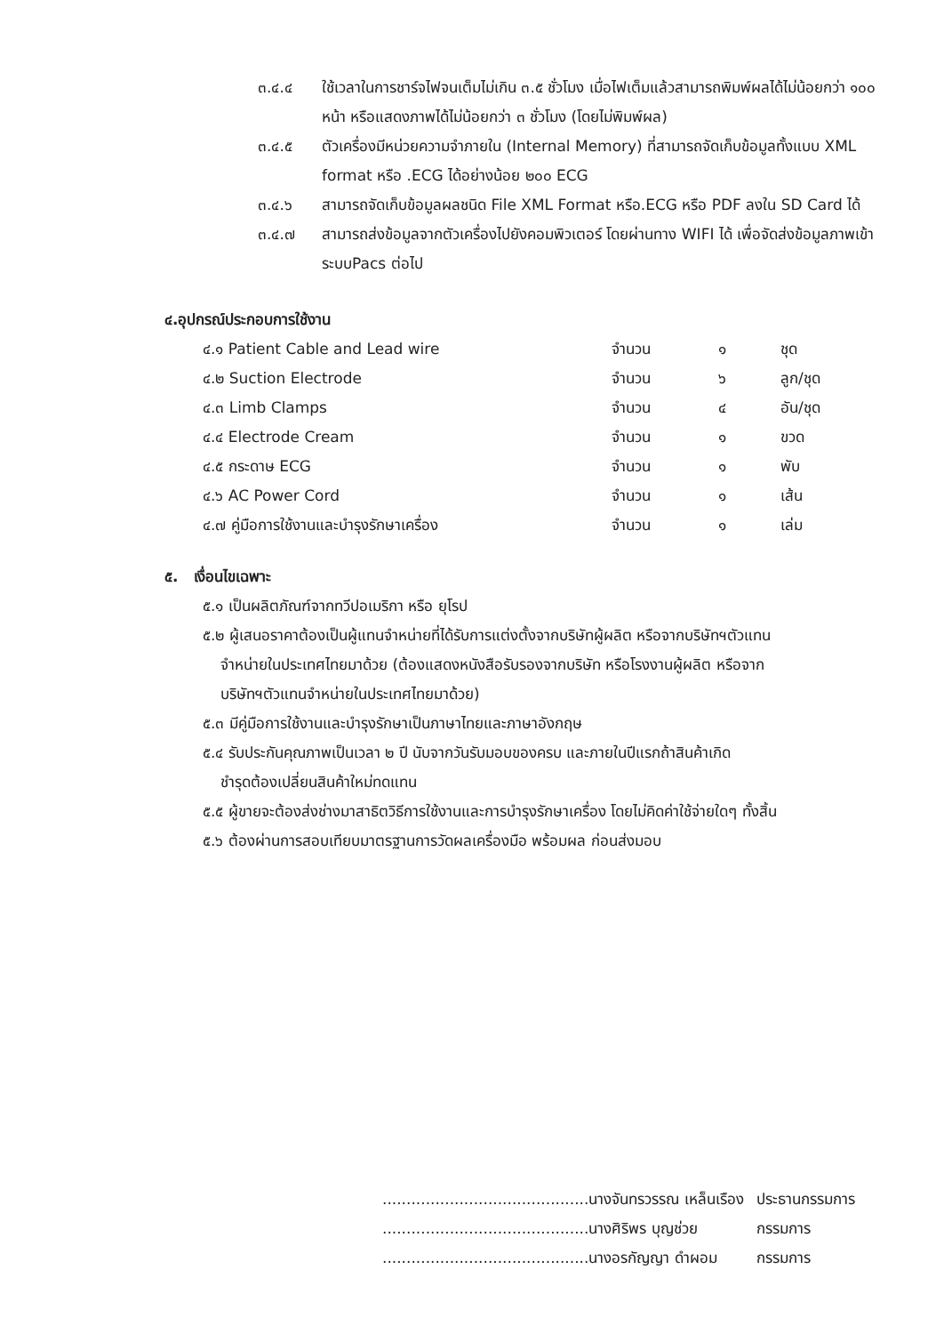๓.๔.๔ ใช้เวลาในการชาร์จไฟจนเต็มไม่เกิน ๓.๕ ชั่วโมง เมื่อไฟเต็มแล้วสามารถพิมพ์ผลได้ไม่น้อยกว่า ๑๐๐ หน้า หรือแสดงภาพได้ไม่น้อยกว่า ๓ ชั่วโมง (โดยไม่พิมพ์ผล)
๓.๔.๕ ตัวเครื่องมีหน่วยความจำภายใน (Internal Memory) ที่สามารถจัดเก็บข้อมูลทั้งแบบ XML format หรือ .ECG ได้อย่างน้อย ๒๐๐ ECG
๓.๔.๖ สามารถจัดเก็บข้อมูลผลชนิด File XML Format หรือ.ECG หรือ PDF ลงใน SD Card ได้
๓.๔.๗ สามารถส่งข้อมูลจากตัวเครื่องไปยังคอมพิวเตอร์ โดยผ่านทาง WIFI ได้ เพื่อจัดส่งข้อมูลภาพเข้าระบบPacs ต่อไป
๔.อุปกรณ์ประกอบการใช้งาน
| ๔.๑ Patient Cable and Lead wire | จำนวน | ๑ | ชุด |
| ๔.๒ Suction Electrode | จำนวน | ๖ | ลูก/ชุด |
| ๔.๓ Limb Clamps | จำนวน | ๔ | อัน/ชุด |
| ๔.๔ Electrode Cream | จำนวน | ๑ | ขวด |
| ๔.๕ กระดาษ ECG | จำนวน | ๑ | พับ |
| ๔.๖ AC Power Cord | จำนวน | ๑ | เส้น |
| ๔.๗ คู่มือการใช้งานและบำรุงรักษาเครื่อง | จำนวน | ๑ | เล่ม |
๕. เงื่อนไขเฉพาะ
๕.๑ เป็นผลิตภัณฑ์จากทวีปอเมริกา หรือ ยุโรป
๕.๒ ผู้เสนอราคาต้องเป็นผู้แทนจำหน่ายที่ได้รับการแต่งตั้งจากบริษัทผู้ผลิต หรือจากบริษัทฯตัวแทน
จำหน่ายในประเทศไทยมาด้วย (ต้องแสดงหนังสือรับรองจากบริษัท หรือโรงงานผู้ผลิต หรือจาก
บริษัทฯตัวแทนจำหน่ายในประเทศไทยมาด้วย)
๕.๓ มีคู่มือการใช้งานและบำรุงรักษาเป็นภาษาไทยและภาษาอังกฤษ
๕.๔ รับประกันคุณภาพเป็นเวลา ๒ ปี นับจากวันรับมอบของครบ และภายในปีแรกถ้าสินค้าเกิด
ชำรุดต้องเปลี่ยนสินค้าใหม่ทดแทน
๕.๕ ผู้ขายจะต้องส่งช่างมาสาธิตวิธีการใช้งานและการบำรุงรักษาเครื่อง โดยไม่คิดค่าใช้จ่ายใดๆ ทั้งสิ้น
๕.๖ ต้องผ่านการสอบเทียบมาตรฐานการวัดผลเครื่องมือ พร้อมผล ก่อนส่งมอบ
| ...........................................นางจันทรวรรณ เหล็นเรือง | ประธานกรรมการ |
| ...........................................นางศิริพร บุญช่วย | กรรมการ |
| ...........................................นางอรกัญญา ดำผอม | กรรมการ |